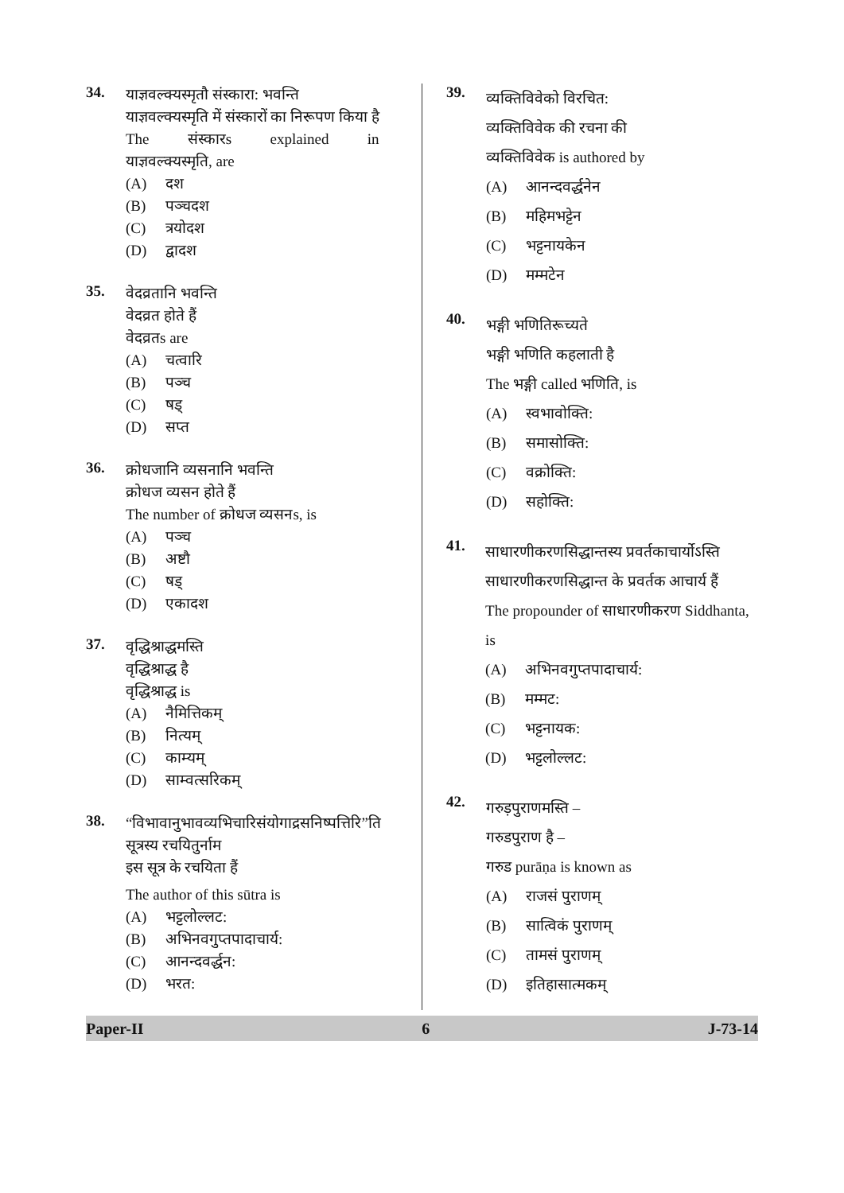34.
याज्ञवल्क्यस्मृतौ संस्कारा: भवन्ति
याज्ञवल्क्यस्मृति में संस्कारों का निरूपण किया है
The संस्कारs explained in
याज्ञवल्क्यस्मृति, are
(A) दश
(B) पञ्चदश
(C) त्रयोदश
(D) द्वादश
35.
वेदव्रतानि भवन्ति
वेदव्रत होते हैं
वेदव्रतs are
(A) चत्वारि
(B) पञ्च
(C) षड्
(D) सप्त
36.
क्रोधजानि व्यसनानि भवन्ति
क्रोधज व्यसन होते हैं
The number of क्रोधज व्यसनs, is
(A) पञ्च
(B) अष्टौ
(C) षड्
(D) एकादश
37.
वृद्धिश्राद्धमस्ति
वृद्धिश्राद्ध है
वृद्धिश्राद्ध is
(A) नैमित्तिकम्
(B) नित्यम्
(C) काम्यम्
(D) साम्वत्सरिकम्
38.
“विभावानुभावव्यभिचारिसंयोगाद्रसनिष्पत्तिरि”ति
सूत्रस्य रचयितुर्नाम
इस सूत्र के रचयिता हैं
The author of this sūtra is
(A) भट्टलोल्लट:
(B) अभिनवगुप्तपादाचार्य:
(C) आनन्दवर्द्धन:
(D) भरत:
39.
व्यक्तिविवेको विरचित:
व्यक्तिविवेक की रचना की
व्यक्तिविवेक is authored by
(A) आनन्दवर्द्धनेन
(B) महिमभट्टेन
(C) भट्टनायकेन
(D) मम्मटेन
40.
भङ्गी भणितिरूच्यते
भङ्गी भणिति कहलाती है
The भङ्गी called भणिति, is
(A) स्वभावोक्ति:
(B) समासोक्ति:
(C) वक्रोक्ति:
(D) सहोक्ति:
41.
साधारणीकरणसिद्धान्तस्य प्रवर्तकाचार्योऽस्ति
साधारणीकरणसिद्धान्त के प्रवर्तक आचार्य हैं
The propounder of साधारणीकरण Siddhanta, is
(A) अभिनवगुप्तपादाचार्य:
(B) मम्मट:
(C) भट्टनायक:
(D) भट्टलोल्लट:
42.
गरुड़पुराणमस्ति –
गरुडपुराण है –
गरुड purāṇa is known as
(A) राजसं पुराणम्
(B) सात्विकं पुराणम्
(C) तामसं पुराणम्
(D) इतिहासात्मकम्
Paper-II 6 J-73-14